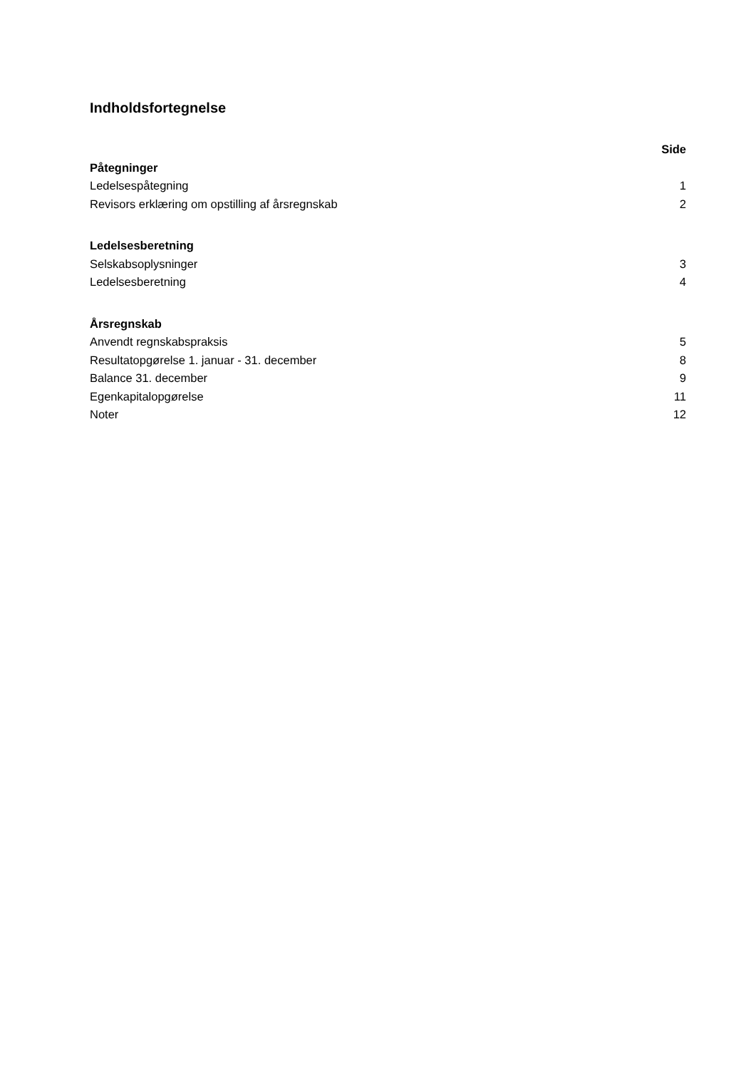Indholdsfortegnelse
Side
Påtegninger
Ledelsespåtegning 1
Revisors erklæring om opstilling af årsregnskab 2
Ledelsesberetning
Selskabsoplysninger 3
Ledelsesberetning 4
Årsregnskab
Anvendt regnskabspraksis 5
Resultatopgørelse 1. januar - 31. december 8
Balance 31. december 9
Egenkapitalopgørelse 11
Noter 12